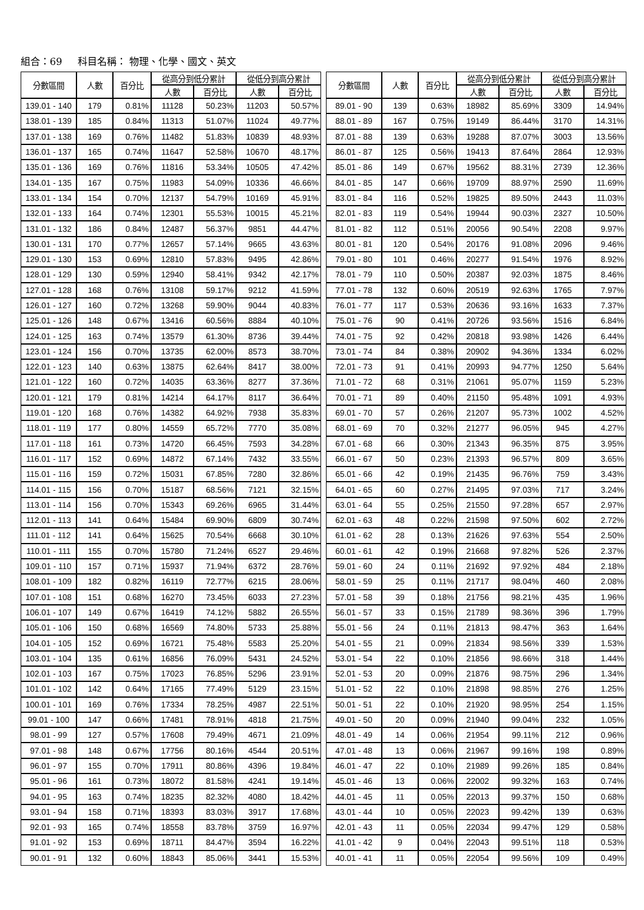組合：69 科目名稱： 物理、化學、國文、英文
| 分數區間 | 人數 | 百分比 | 從高分到低分累計 | | 從低分到高分累計 | |
| --- | --- | --- | --- | --- | --- | --- |
| | | | 人數 | 百分比 | 人數 | 百分比 |
| 139.01 - 140 | 179 | 0.81% | 11128 | 50.23% | 11203 | 50.57% |
| 138.01 - 139 | 185 | 0.84% | 11313 | 51.07% | 11024 | 49.77% |
| 137.01 - 138 | 169 | 0.76% | 11482 | 51.83% | 10839 | 48.93% |
| 136.01 - 137 | 165 | 0.74% | 11647 | 52.58% | 10670 | 48.17% |
| 135.01 - 136 | 169 | 0.76% | 11816 | 53.34% | 10505 | 47.42% |
| 134.01 - 135 | 167 | 0.75% | 11983 | 54.09% | 10336 | 46.66% |
| 133.01 - 134 | 154 | 0.70% | 12137 | 54.79% | 10169 | 45.91% |
| 132.01 - 133 | 164 | 0.74% | 12301 | 55.53% | 10015 | 45.21% |
| 131.01 - 132 | 186 | 0.84% | 12487 | 56.37% | 9851 | 44.47% |
| 130.01 - 131 | 170 | 0.77% | 12657 | 57.14% | 9665 | 43.63% |
| 129.01 - 130 | 153 | 0.69% | 12810 | 57.83% | 9495 | 42.86% |
| 128.01 - 129 | 130 | 0.59% | 12940 | 58.41% | 9342 | 42.17% |
| 127.01 - 128 | 168 | 0.76% | 13108 | 59.17% | 9212 | 41.59% |
| 126.01 - 127 | 160 | 0.72% | 13268 | 59.90% | 9044 | 40.83% |
| 125.01 - 126 | 148 | 0.67% | 13416 | 60.56% | 8884 | 40.10% |
| 124.01 - 125 | 163 | 0.74% | 13579 | 61.30% | 8736 | 39.44% |
| 123.01 - 124 | 156 | 0.70% | 13735 | 62.00% | 8573 | 38.70% |
| 122.01 - 123 | 140 | 0.63% | 13875 | 62.64% | 8417 | 38.00% |
| 121.01 - 122 | 160 | 0.72% | 14035 | 63.36% | 8277 | 37.36% |
| 120.01 - 121 | 179 | 0.81% | 14214 | 64.17% | 8117 | 36.64% |
| 119.01 - 120 | 168 | 0.76% | 14382 | 64.92% | 7938 | 35.83% |
| 118.01 - 119 | 177 | 0.80% | 14559 | 65.72% | 7770 | 35.08% |
| 117.01 - 118 | 161 | 0.73% | 14720 | 66.45% | 7593 | 34.28% |
| 116.01 - 117 | 152 | 0.69% | 14872 | 67.14% | 7432 | 33.55% |
| 115.01 - 116 | 159 | 0.72% | 15031 | 67.85% | 7280 | 32.86% |
| 114.01 - 115 | 156 | 0.70% | 15187 | 68.56% | 7121 | 32.15% |
| 113.01 - 114 | 156 | 0.70% | 15343 | 69.26% | 6965 | 31.44% |
| 112.01 - 113 | 141 | 0.64% | 15484 | 69.90% | 6809 | 30.74% |
| 111.01 - 112 | 141 | 0.64% | 15625 | 70.54% | 6668 | 30.10% |
| 110.01 - 111 | 155 | 0.70% | 15780 | 71.24% | 6527 | 29.46% |
| 109.01 - 110 | 157 | 0.71% | 15937 | 71.94% | 6372 | 28.76% |
| 108.01 - 109 | 182 | 0.82% | 16119 | 72.77% | 6215 | 28.06% |
| 107.01 - 108 | 151 | 0.68% | 16270 | 73.45% | 6033 | 27.23% |
| 106.01 - 107 | 149 | 0.67% | 16419 | 74.12% | 5882 | 26.55% |
| 105.01 - 106 | 150 | 0.68% | 16569 | 74.80% | 5733 | 25.88% |
| 104.01 - 105 | 152 | 0.69% | 16721 | 75.48% | 5583 | 25.20% |
| 103.01 - 104 | 135 | 0.61% | 16856 | 76.09% | 5431 | 24.52% |
| 102.01 - 103 | 167 | 0.75% | 17023 | 76.85% | 5296 | 23.91% |
| 101.01 - 102 | 142 | 0.64% | 17165 | 77.49% | 5129 | 23.15% |
| 100.01 - 101 | 169 | 0.76% | 17334 | 78.25% | 4987 | 22.51% |
| 99.01 - 100 | 147 | 0.66% | 17481 | 78.91% | 4818 | 21.75% |
| 98.01 - 99 | 127 | 0.57% | 17608 | 79.49% | 4671 | 21.09% |
| 97.01 - 98 | 148 | 0.67% | 17756 | 80.16% | 4544 | 20.51% |
| 96.01 - 97 | 155 | 0.70% | 17911 | 80.86% | 4396 | 19.84% |
| 95.01 - 96 | 161 | 0.73% | 18072 | 81.58% | 4241 | 19.14% |
| 94.01 - 95 | 163 | 0.74% | 18235 | 82.32% | 4080 | 18.42% |
| 93.01 - 94 | 158 | 0.71% | 18393 | 83.03% | 3917 | 17.68% |
| 92.01 - 93 | 165 | 0.74% | 18558 | 83.78% | 3759 | 16.97% |
| 91.01 - 92 | 153 | 0.69% | 18711 | 84.47% | 3594 | 16.22% |
| 90.01 - 91 | 132 | 0.60% | 18843 | 85.06% | 3441 | 15.53% |
| 分數區間 | 人數 | 百分比 | 從高分到低分累計 | | 從低分到高分累計 | |
| --- | --- | --- | --- | --- | --- | --- |
| | | | 人數 | 百分比 | 人數 | 百分比 |
| 89.01 - 90 | 139 | 0.63% | 18982 | 85.69% | 3309 | 14.94% |
| 88.01 - 89 | 167 | 0.75% | 19149 | 86.44% | 3170 | 14.31% |
| 87.01 - 88 | 139 | 0.63% | 19288 | 87.07% | 3003 | 13.56% |
| 86.01 - 87 | 125 | 0.56% | 19413 | 87.64% | 2864 | 12.93% |
| 85.01 - 86 | 149 | 0.67% | 19562 | 88.31% | 2739 | 12.36% |
| 84.01 - 85 | 147 | 0.66% | 19709 | 88.97% | 2590 | 11.69% |
| 83.01 - 84 | 116 | 0.52% | 19825 | 89.50% | 2443 | 11.03% |
| 82.01 - 83 | 119 | 0.54% | 19944 | 90.03% | 2327 | 10.50% |
| 81.01 - 82 | 112 | 0.51% | 20056 | 90.54% | 2208 | 9.97% |
| 80.01 - 81 | 120 | 0.54% | 20176 | 91.08% | 2096 | 9.46% |
| 79.01 - 80 | 101 | 0.46% | 20277 | 91.54% | 1976 | 8.92% |
| 78.01 - 79 | 110 | 0.50% | 20387 | 92.03% | 1875 | 8.46% |
| 77.01 - 78 | 132 | 0.60% | 20519 | 92.63% | 1765 | 7.97% |
| 76.01 - 77 | 117 | 0.53% | 20636 | 93.16% | 1633 | 7.37% |
| 75.01 - 76 | 90 | 0.41% | 20726 | 93.56% | 1516 | 6.84% |
| 74.01 - 75 | 92 | 0.42% | 20818 | 93.98% | 1426 | 6.44% |
| 73.01 - 74 | 84 | 0.38% | 20902 | 94.36% | 1334 | 6.02% |
| 72.01 - 73 | 91 | 0.41% | 20993 | 94.77% | 1250 | 5.64% |
| 71.01 - 72 | 68 | 0.31% | 21061 | 95.07% | 1159 | 5.23% |
| 70.01 - 71 | 89 | 0.40% | 21150 | 95.48% | 1091 | 4.93% |
| 69.01 - 70 | 57 | 0.26% | 21207 | 95.73% | 1002 | 4.52% |
| 68.01 - 69 | 70 | 0.32% | 21277 | 96.05% | 945 | 4.27% |
| 67.01 - 68 | 66 | 0.30% | 21343 | 96.35% | 875 | 3.95% |
| 66.01 - 67 | 50 | 0.23% | 21393 | 96.57% | 809 | 3.65% |
| 65.01 - 66 | 42 | 0.19% | 21435 | 96.76% | 759 | 3.43% |
| 64.01 - 65 | 60 | 0.27% | 21495 | 97.03% | 717 | 3.24% |
| 63.01 - 64 | 55 | 0.25% | 21550 | 97.28% | 657 | 2.97% |
| 62.01 - 63 | 48 | 0.22% | 21598 | 97.50% | 602 | 2.72% |
| 61.01 - 62 | 28 | 0.13% | 21626 | 97.63% | 554 | 2.50% |
| 60.01 - 61 | 42 | 0.19% | 21668 | 97.82% | 526 | 2.37% |
| 59.01 - 60 | 24 | 0.11% | 21692 | 97.92% | 484 | 2.18% |
| 58.01 - 59 | 25 | 0.11% | 21717 | 98.04% | 460 | 2.08% |
| 57.01 - 58 | 39 | 0.18% | 21756 | 98.21% | 435 | 1.96% |
| 56.01 - 57 | 33 | 0.15% | 21789 | 98.36% | 396 | 1.79% |
| 55.01 - 56 | 24 | 0.11% | 21813 | 98.47% | 363 | 1.64% |
| 54.01 - 55 | 21 | 0.09% | 21834 | 98.56% | 339 | 1.53% |
| 53.01 - 54 | 22 | 0.10% | 21856 | 98.66% | 318 | 1.44% |
| 52.01 - 53 | 20 | 0.09% | 21876 | 98.75% | 296 | 1.34% |
| 51.01 - 52 | 22 | 0.10% | 21898 | 98.85% | 276 | 1.25% |
| 50.01 - 51 | 22 | 0.10% | 21920 | 98.95% | 254 | 1.15% |
| 49.01 - 50 | 20 | 0.09% | 21940 | 99.04% | 232 | 1.05% |
| 48.01 - 49 | 14 | 0.06% | 21954 | 99.11% | 212 | 0.96% |
| 47.01 - 48 | 13 | 0.06% | 21967 | 99.16% | 198 | 0.89% |
| 46.01 - 47 | 22 | 0.10% | 21989 | 99.26% | 185 | 0.84% |
| 45.01 - 46 | 13 | 0.06% | 22002 | 99.32% | 163 | 0.74% |
| 44.01 - 45 | 11 | 0.05% | 22013 | 99.37% | 150 | 0.68% |
| 43.01 - 44 | 10 | 0.05% | 22023 | 99.42% | 139 | 0.63% |
| 42.01 - 43 | 11 | 0.05% | 22034 | 99.47% | 129 | 0.58% |
| 41.01 - 42 | 9 | 0.04% | 22043 | 99.51% | 118 | 0.53% |
| 40.01 - 41 | 11 | 0.05% | 22054 | 99.56% | 109 | 0.49% |